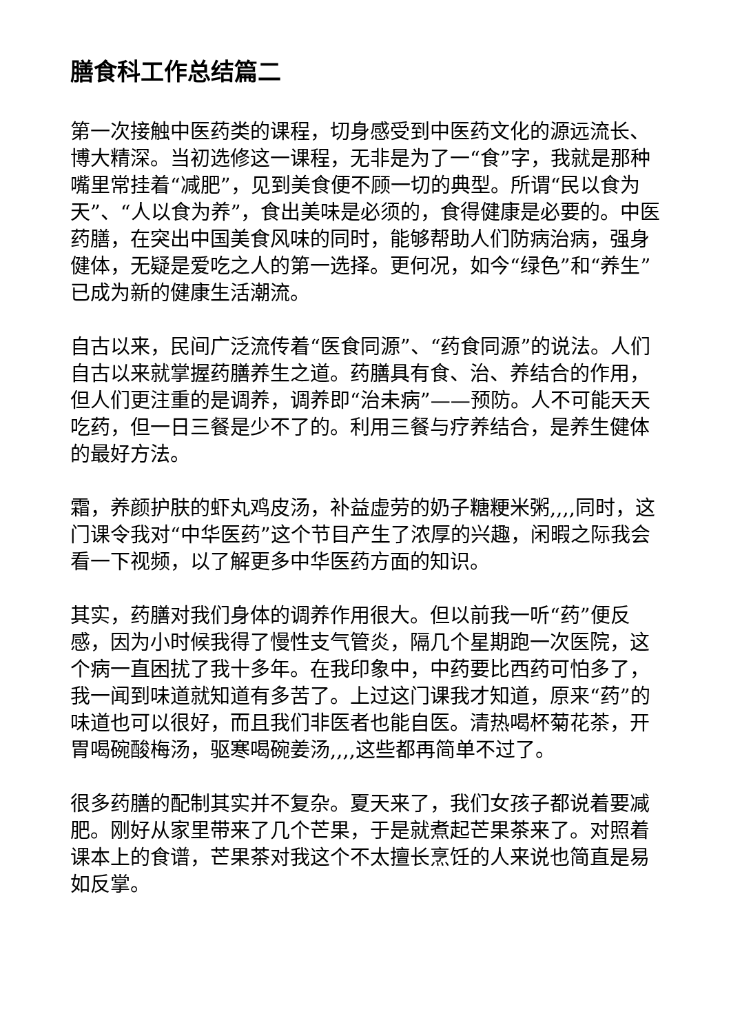膳食科工作总结篇二
第一次接触中医药类的课程，切身感受到中医药文化的源远流长、博大精深。当初选修这一课程，无非是为了一“食”字，我就是那种嘴里常挂着“减肥”，见到美食便不顾一切的典型。所谓“民以食为天”、“人以食为养”，食出美味是必须的，食得健康是必要的。中医药膳，在突出中国美食风味的同时，能够帮助人们防病治病，强身健体，无疑是爱吃之人的第一选择。更何况，如今“绿色”和“养生”已成为新的健康生活潮流。
自古以来，民间广泛流传着“医食同源”、“药食同源”的说法。人们自古以来就掌握药膳养生之道。药膳具有食、治、养结合的作用，但人们更注重的是调养，调养即“治未病”——预防。人不可能天天吃药，但一日三餐是少不了的。利用三餐与疗养结合，是养生健体的最好方法。
霜，养颜护肤的虾丸鸡皮汤，补益虚劳的奶子糖粳米粥,,,,同时，这门课令我对“中华医药”这个节目产生了浓厚的兴趣，闲暇之际我会看一下视频，以了解更多中华医药方面的知识。
其实，药膳对我们身体的调养作用很大。但以前我一听“药”便反感，因为小时候我得了慢性支气管炎，隔几个星期跑一次医院，这个病一直困扰了我十多年。在我印象中，中药要比西药可怕多了，我一闻到味道就知道有多苦了。上过这门课我才知道，原来“药”的味道也可以很好，而且我们非医者也能自医。清热喝杯菊花茶，开胃喝碗酸梅汤，驱寒喝碗姜汤,,,,这些都再简单不过了。
很多药膳的配制其实并不复杂。夏天来了，我们女孩子都说着要减肥。刚好从家里带来了几个芒果，于是就煮起芒果茶来了。对照着课本上的食谱，芒果茶对我这个不太擅长烹饪的人来说也简直是易如反掌。